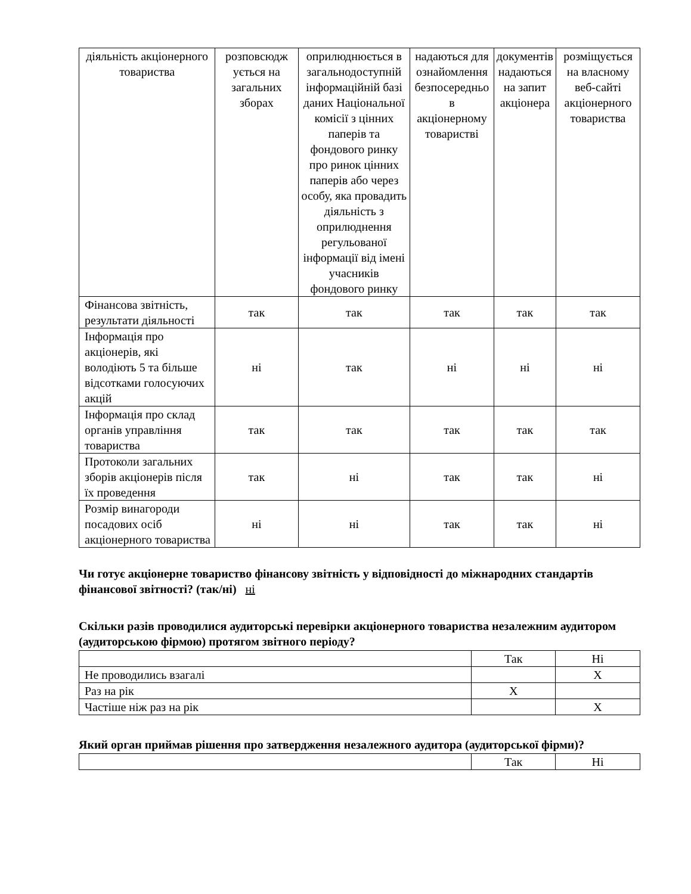| діяльність акціонерного товариства | розповсюдж ується на загальних зборах | оприлюднюється в загальнодоступній інформаційній базі даних Національної комісії з цінних паперів та фондового ринку про ринок цінних паперів або через особу, яка провадить діяльність з оприлюднення регульованої інформації від імені учасників фондового ринку | надаються для ознайомлення безпосередньо в акціонерному товаристві | документів надаються на запит акціонера | розміщується на власному веб-сайті акціонерного товариства |
| Фінансова звітність, результати діяльності | так | так | так | так | так |
| Інформація про акціонерів, які володіють 5 та більше відсотками голосуючих акцій | ні | так | ні | ні | ні |
| Інформація про склад органів управління товариства | так | так | так | так | так |
| Протоколи загальних зборів акціонерів після їх проведення | так | ні | так | так | ні |
| Розмір винагороди посадових осіб акціонерного товариства | ні | ні | так | так | ні |
Чи готує акціонерне товариство фінансову звітність у відповідності до міжнародних стандартів фінансової звітності? (так/ні) ні
Скільки разів проводилися аудиторські перевірки акціонерного товариства незалежним аудитором (аудиторською фірмою) протягом звітного періоду?
| | Так | Ні |
| Не проводились взагалі | | X |
| Раз на рік | X | |
| Частіше ніж раз на рік | | X |
Який орган приймав рішення про затвердження незалежного аудитора (аудиторської фірми)?
| | Так | Ні |